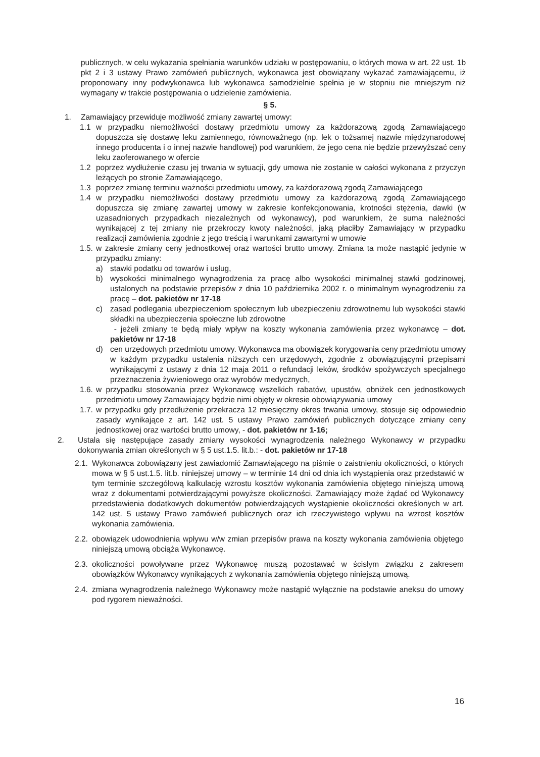publicznych, w celu wykazania spełniania warunków udziału w postępowaniu, o których mowa w art. 22 ust. 1b pkt 2 i 3 ustawy Prawo zamówień publicznych, wykonawca jest obowiązany wykazać zamawiającemu, iż proponowany inny podwykonawca lub wykonawca samodzielnie spełnia je w stopniu nie mniejszym niż wymagany w trakcie postępowania o udzielenie zamówienia.
§ 5.
1. Zamawiający przewiduje możliwość zmiany zawartej umowy:
1.1 w przypadku niemożliwości dostawy przedmiotu umowy za każdorazową zgodą Zamawiającego dopuszcza się dostawę leku zamiennego, równoważnego (np. lek o tożsamej nazwie międzynarodowej innego producenta i o innej nazwie handlowej) pod warunkiem, że jego cena nie będzie przewyższać ceny leku zaoferowanego w ofercie
1.2 poprzez wydłużenie czasu jej trwania w sytuacji, gdy umowa nie zostanie w całości wykonana z przyczyn leżących po stronie Zamawiającego,
1.3 poprzez zmianę terminu ważności przedmiotu umowy, za każdorazową zgodą Zamawiającego
1.4 w przypadku niemożliwości dostawy przedmiotu umowy za każdorazową zgodą Zamawiającego dopuszcza się zmianę zawartej umowy w zakresie konfekcjonowania, krotności stężenia, dawki (w uzasadnionych przypadkach niezależnych od wykonawcy), pod warunkiem, że suma należności wynikającej z tej zmiany nie przekroczy kwoty należności, jaką płaciłby Zamawiający w przypadku realizacji zamówienia zgodnie z jego treścią i warunkami zawartymi w umowie
1.5. w zakresie zmiany ceny jednostkowej oraz wartości brutto umowy. Zmiana ta może nastąpić jedynie w przypadku zmiany:
a) stawki podatku od towarów i usług,
b) wysokości minimalnego wynagrodzenia za pracę albo wysokości minimalnej stawki godzinowej, ustalonych na podstawie przepisów z dnia 10 października 2002 r. o minimalnym wynagrodzeniu za pracę – dot. pakietów nr 17-18
c) zasad podlegania ubezpieczeniom społecznym lub ubezpieczeniu zdrowotnemu lub wysokości stawki składki na ubezpieczenia społeczne lub zdrowotne
- jeżeli zmiany te będą miały wpływ na koszty wykonania zamówienia przez wykonawcę – dot. pakietów nr 17-18
d) cen urzędowych przedmiotu umowy. Wykonawca ma obowiązek korygowania ceny przedmiotu umowy w każdym przypadku ustalenia niższych cen urzędowych, zgodnie z obowiązującymi przepisami wynikającymi z ustawy z dnia 12 maja 2011 o refundacji leków, środków spożywczych specjalnego przeznaczenia żywieniowego oraz wyrobów medycznych,
1.6. w przypadku stosowania przez Wykonawcę wszelkich rabatów, upustów, obniżek cen jednostkowych przedmiotu umowy Zamawiający będzie nimi objęty w okresie obowiązywania umowy
1.7. w przypadku gdy przedłużenie przekracza 12 miesięczny okres trwania umowy, stosuje się odpowiednio zasady wynikające z art. 142 ust. 5 ustawy Prawo zamówień publicznych dotyczące zmiany ceny jednostkowej oraz wartości brutto umowy, - dot. pakietów nr 1-16;
2. Ustala się następujące zasady zmiany wysokości wynagrodzenia należnego Wykonawcy w przypadku dokonywania zmian określonych w § 5 ust.1.5. lit.b.: - dot. pakietów nr 17-18
2.1. Wykonawca zobowiązany jest zawiadomić Zamawiającego na piśmie o zaistnieniu okoliczności, o których mowa w § 5 ust.1.5. lit.b. niniejszej umowy – w terminie 14 dni od dnia ich wystąpienia oraz przedstawić w tym terminie szczegółową kalkulację wzrostu kosztów wykonania zamówienia objętego niniejszą umową wraz z dokumentami potwierdzającymi powyższe okoliczności. Zamawiający może żądać od Wykonawcy przedstawienia dodatkowych dokumentów potwierdzających wystąpienie okoliczności określonych w art. 142 ust. 5 ustawy Prawo zamówień publicznych oraz ich rzeczywistego wpływu na wzrost kosztów wykonania zamówienia.
2.2. obowiązek udowodnienia wpływu w/w zmian przepisów prawa na koszty wykonania zamówienia objętego niniejszą umową obciąża Wykonawcę.
2.3. okoliczności powoływane przez Wykonawcę muszą pozostawać w ścisłym związku z zakresem obowiązków Wykonawcy wynikających z wykonania zamówienia objętego niniejszą umową.
2.4. zmiana wynagrodzenia należnego Wykonawcy może nastąpić wyłącznie na podstawie aneksu do umowy pod rygorem nieważności.
16